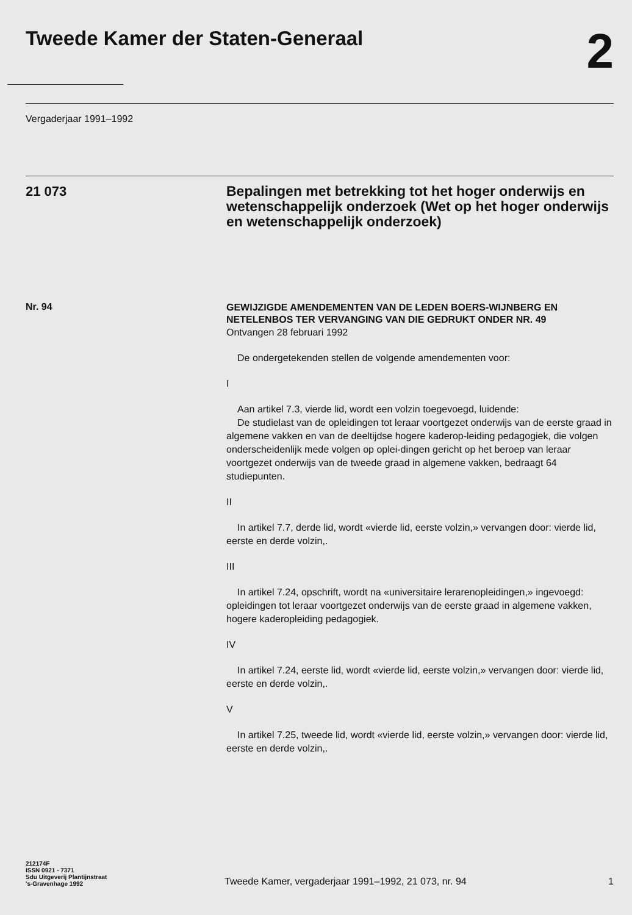Tweede Kamer der Staten-Generaal
2
Vergaderjaar 1991–1992
21 073
Bepalingen met betrekking tot het hoger onderwijs en wetenschappelijk onderzoek (Wet op het hoger onderwijs en wetenschappelijk onderzoek)
Nr. 94
GEWIJZIGDE AMENDEMENTEN VAN DE LEDEN BOERS-WIJNBERG EN NETELENBOS TER VERVANGING VAN DIE GEDRUKT ONDER NR. 49
Ontvangen 28 februari 1992
De ondergetekenden stellen de volgende amendementen voor:
I
Aan artikel 7.3, vierde lid, wordt een volzin toegevoegd, luidende:
De studielast van de opleidingen tot leraar voortgezet onderwijs van de eerste graad in algemene vakken en van de deeltijdse hogere kaderop-leiding pedagogiek, die volgen onderscheidenlijk mede volgen op oplei-dingen gericht op het beroep van leraar voortgezet onderwijs van de tweede graad in algemene vakken, bedraagt 64 studiepunten.
II
In artikel 7.7, derde lid, wordt «vierde lid, eerste volzin,» vervangen door: vierde lid, eerste en derde volzin,.
III
In artikel 7.24, opschrift, wordt na «universitaire lerarenopleidingen,» ingevoegd: opleidingen tot leraar voortgezet onderwijs van de eerste graad in algemene vakken, hogere kaderopleiding pedagogiek.
IV
In artikel 7.24, eerste lid, wordt «vierde lid, eerste volzin,» vervangen door: vierde lid, eerste en derde volzin,.
V
In artikel 7.25, tweede lid, wordt «vierde lid, eerste volzin,» vervangen door: vierde lid, eerste en derde volzin,.
212174F
ISSN 0921 - 7371
Sdu Uitgeverij Plantijnstraat
's-Gravenhage 1992
Tweede Kamer, vergaderjaar 1991–1992, 21 073, nr. 94
1